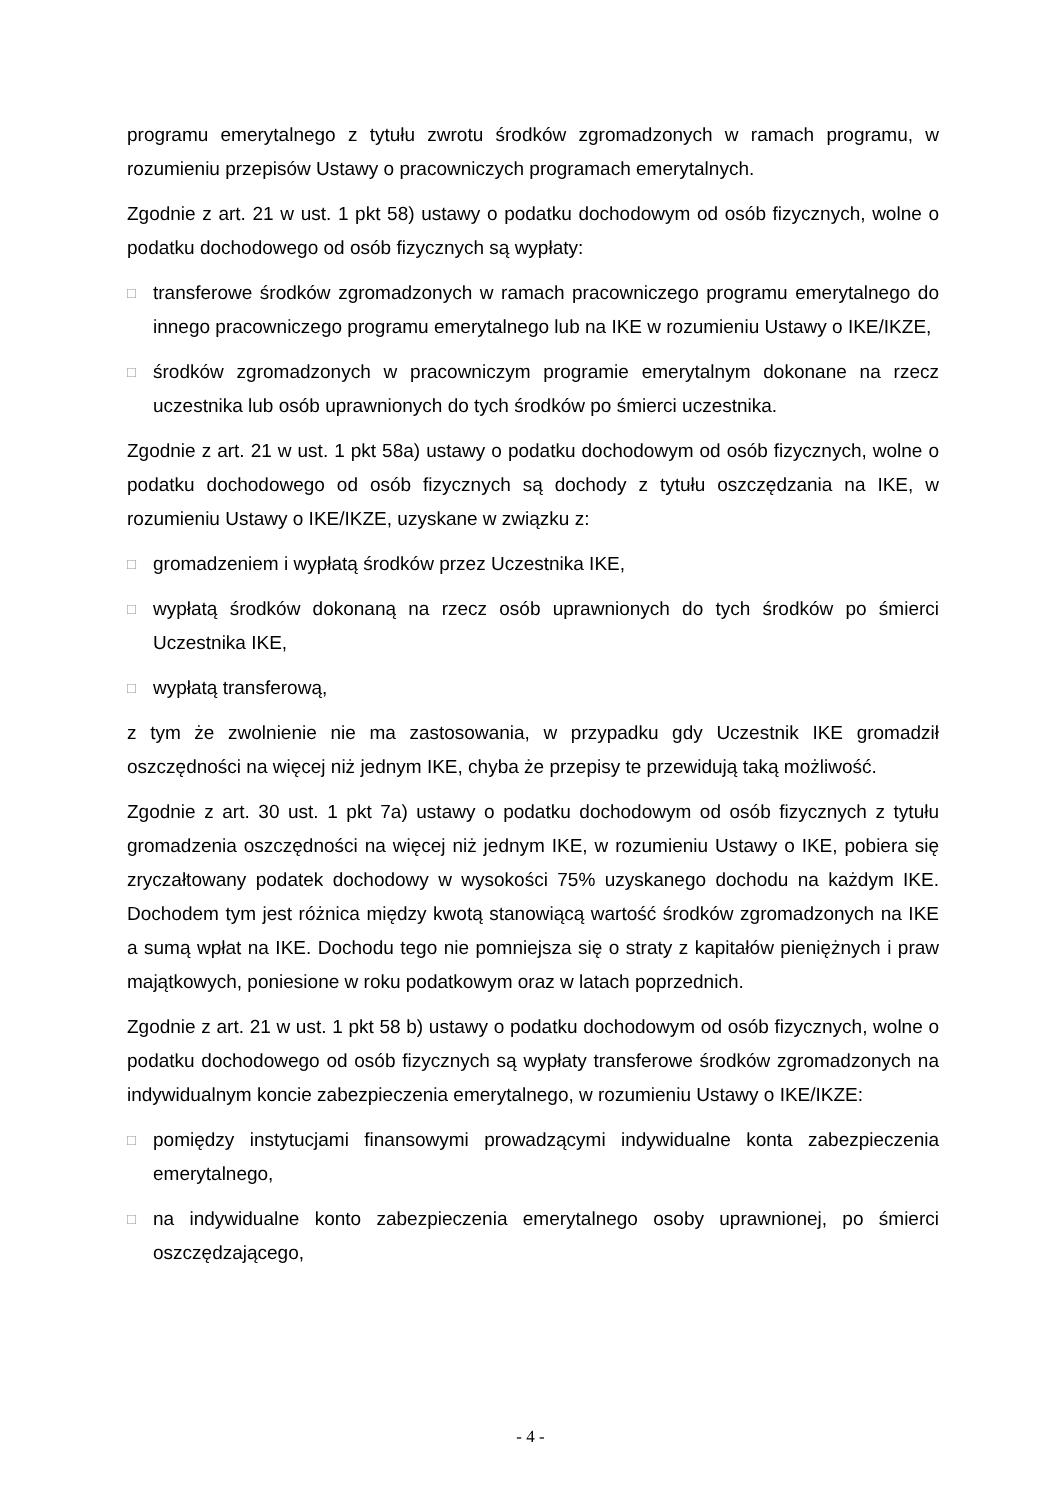programu emerytalnego z tytułu zwrotu środków zgromadzonych w ramach programu, w rozumieniu przepisów Ustawy o pracowniczych programach emerytalnych.
Zgodnie z art. 21 w ust. 1 pkt 58) ustawy o podatku dochodowym od osób fizycznych, wolne o podatku dochodowego od osób fizycznych są wypłaty:
□ transferowe środków zgromadzonych w ramach pracowniczego programu emerytalnego do innego pracowniczego programu emerytalnego lub na IKE w rozumieniu Ustawy o IKE/IKZE,
□ środków zgromadzonych w pracowniczym programie emerytalnym dokonane na rzecz uczestnika lub osób uprawnionych do tych środków po śmierci uczestnika.
Zgodnie z art. 21 w ust. 1 pkt 58a) ustawy o podatku dochodowym od osób fizycznych, wolne o podatku dochodowego od osób fizycznych są dochody z tytułu oszczędzania na IKE, w rozumieniu Ustawy o IKE/IKZE, uzyskane w związku z:
□ gromadzeniem i wypłatą środków przez Uczestnika IKE,
□ wypłatą środków dokonaną na rzecz osób uprawnionych do tych środków po śmierci Uczestnika IKE,
□ wypłatą transferową,
z tym że zwolnienie nie ma zastosowania, w przypadku gdy Uczestnik IKE gromadził oszczędności na więcej niż jednym IKE, chyba że przepisy te przewidują taką możliwość.
Zgodnie z art. 30 ust. 1 pkt 7a) ustawy o podatku dochodowym od osób fizycznych z tytułu gromadzenia oszczędności na więcej niż jednym IKE, w rozumieniu Ustawy o IKE, pobiera się zryczałtowany podatek dochodowy w wysokości 75% uzyskanego dochodu na każdym IKE. Dochodem tym jest różnica między kwotą stanowiącą wartość środków zgromadzonych na IKE a sumą wpłat na IKE. Dochodu tego nie pomniejsza się o straty z kapitałów pieniężnych i praw majątkowych, poniesione w roku podatkowym oraz w latach poprzednich.
Zgodnie z art. 21 w ust. 1 pkt 58 b) ustawy o podatku dochodowym od osób fizycznych, wolne o podatku dochodowego od osób fizycznych są wypłaty transferowe środków zgromadzonych na indywidualnym koncie zabezpieczenia emerytalnego, w rozumieniu Ustawy o IKE/IKZE:
□ pomiędzy instytucjami finansowymi prowadzącymi indywidualne konta zabezpieczenia emerytalnego,
□ na indywidualne konto zabezpieczenia emerytalnego osoby uprawnionej, po śmierci oszczędzającego,
- 4 -